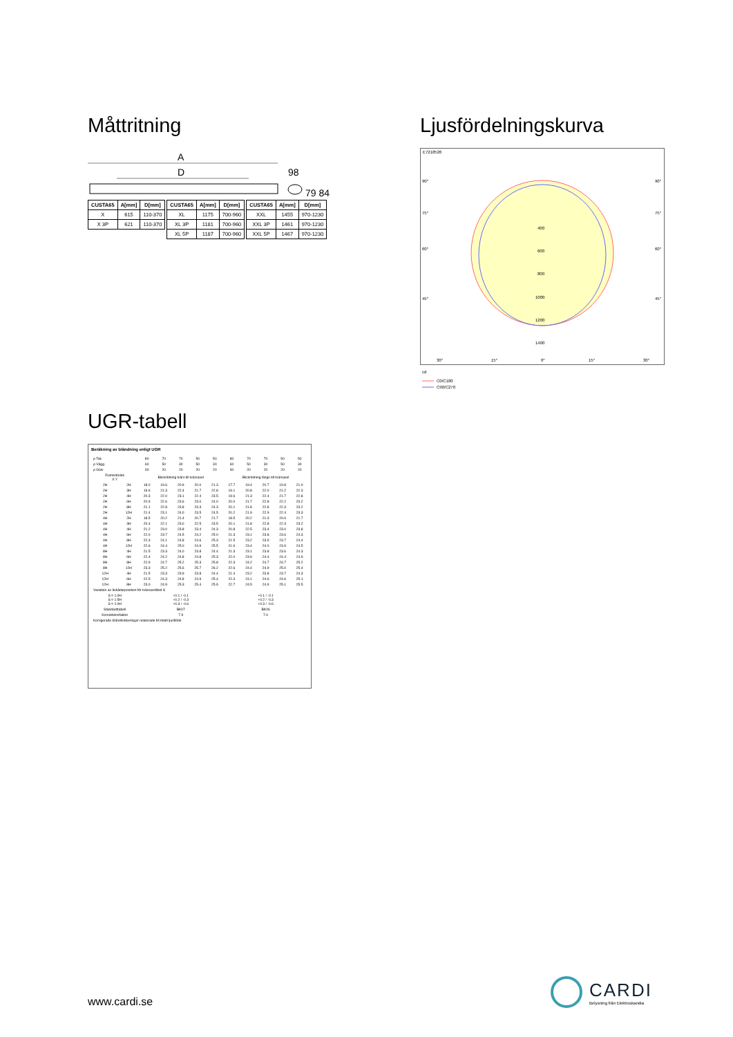Måttritning
A
D
98
79 84
| CUSTA65 | A[mm] | D[mm] |
| --- | --- | --- |
| X | 615 | 110-370 |
| X 3P | 621 | 110-370 |
| CUSTA65 | A[mm] | D[mm] |
| --- | --- | --- |
| XL | 1175 | 700-960 |
| XL 3P | 1181 | 700-960 |
| XL 5P | 1187 | 700-960 |
| CUSTA65 | A[mm] | D[mm] |
| --- | --- | --- |
| XXL | 1455 | 970-1230 |
| XXL 3P | 1461 | 970-1230 |
| XXL 5P | 1467 | 970-1230 |
Ljusfördelningskurva
E7218526
400
600
800
1000
1200
1400
90°
90°
75°
75°
60°
60°
45°
45°
30°
15°
0°
15°
30°
cd
C0/C180
C90/C270
UGR-tabell
Beräkning av bländning enligt UGR
| ρ Tak | | 80 | 70 | 70 | 50 | 50 | 80 | 70 | 70 | 50 | 50 |
| ρ Vägg | | 60 | 50 | 30 | 50 | 30 | 60 | 50 | 30 | 50 | 30 |
| ρ Golv | | 30 | 20 | 20 | 20 | 20 | 30 | 20 | 20 | 20 | 20 |
| Rumsstorlek X Y | | Blickriktning tvärs till tvärsaxel | | | | | Blickriktning längs till tvärsaxel | | | | |
| 2H | 2H | 18.0 | 19.6 | 20.9 | 20.0 | 21.3 | 17.7 | 19.4 | 20.7 | 19.8 | 21.0 |
| 2H | 3H | 19.6 | 21.3 | 22.4 | 21.7 | 22.8 | 19.1 | 20.8 | 22.0 | 21.2 | 22.3 |
| 2H | 4H | 20.3 | 22.0 | 23.1 | 22.4 | 23.5 | 19.6 | 21.3 | 22.4 | 21.7 | 22.8 |
| 2H | 6H | 20.9 | 22.6 | 23.6 | 23.0 | 24.0 | 20.0 | 21.7 | 22.8 | 22.2 | 23.2 |
| 2H | 8H | 21.1 | 22.8 | 23.8 | 23.3 | 24.3 | 20.1 | 21.8 | 22.8 | 22.3 | 23.2 |
| 2H | 12H | 21.4 | 23.1 | 24.0 | 23.5 | 24.5 | 20.2 | 21.9 | 22.9 | 22.4 | 23.3 |
| 4H | 2H | 18.5 | 20.2 | 21.4 | 20.7 | 21.7 | 18.5 | 20.2 | 21.3 | 20.6 | 21.7 |
| 4H | 3H | 20.4 | 22.1 | 23.0 | 22.5 | 23.5 | 20.1 | 21.8 | 22.8 | 22.3 | 23.2 |
| 4H | 4H | 21.2 | 23.0 | 23.8 | 23.4 | 24.3 | 20.8 | 22.5 | 23.4 | 23.0 | 23.8 |
| 4H | 6H | 22.0 | 23.7 | 24.5 | 24.2 | 25.0 | 21.3 | 23.1 | 23.8 | 23.6 | 24.3 |
| 4H | 8H | 22.3 | 24.1 | 24.8 | 24.6 | 25.3 | 21.5 | 23.2 | 23.9 | 23.7 | 24.4 |
| 4H | 12H | 22.6 | 24.4 | 25.0 | 24.9 | 25.5 | 21.6 | 23.4 | 24.0 | 23.9 | 24.5 |
| 8H | 4H | 21.5 | 23.3 | 24.0 | 23.8 | 24.4 | 21.3 | 23.1 | 23.8 | 23.6 | 24.3 |
| 8H | 6H | 22.4 | 24.2 | 24.8 | 24.8 | 25.3 | 22.0 | 23.9 | 24.4 | 24.4 | 24.9 |
| 8H | 8H | 22.9 | 24.7 | 25.2 | 25.3 | 25.8 | 22.3 | 24.2 | 24.7 | 24.7 | 25.2 |
| 8H | 12H | 23.3 | 25.2 | 25.6 | 25.7 | 26.2 | 22.6 | 24.4 | 24.9 | 25.0 | 25.4 |
| 12H | 4H | 21.5 | 23.3 | 23.9 | 23.8 | 24.4 | 21.4 | 23.2 | 23.8 | 23.7 | 24.3 |
| 12H | 6H | 22.5 | 24.3 | 24.8 | 24.9 | 25.4 | 22.3 | 24.1 | 24.6 | 24.6 | 25.1 |
| 12H | 8H | 23.0 | 24.9 | 25.3 | 25.4 | 25.9 | 22.7 | 24.5 | 24.9 | 25.1 | 25.5 |
| Variation av åskådarposition för tvärsavstånd S | | | | | | | | | | | |
| S = 1.0H S = 1.5H S = 2.0H | | +0.1 / -0.1 +0.2 / -0.3 +0.3 / -0.6 | | | | | +0.1 / -0.1 +0.2 / -0.3 +0.3 / -0.6 | | | | |
| Standardtabell | | BK07 | | | | | BK06 | | | | |
| Korrektionsfaktor | | 7.9 | | | | | 7.0 | | | | |
| Korrigerade bländindikeringar relaterade till totalt ljusflöde | | | | | | | | | | | |
www.cardi.se
CARDI
Belysning från Elektroskandia